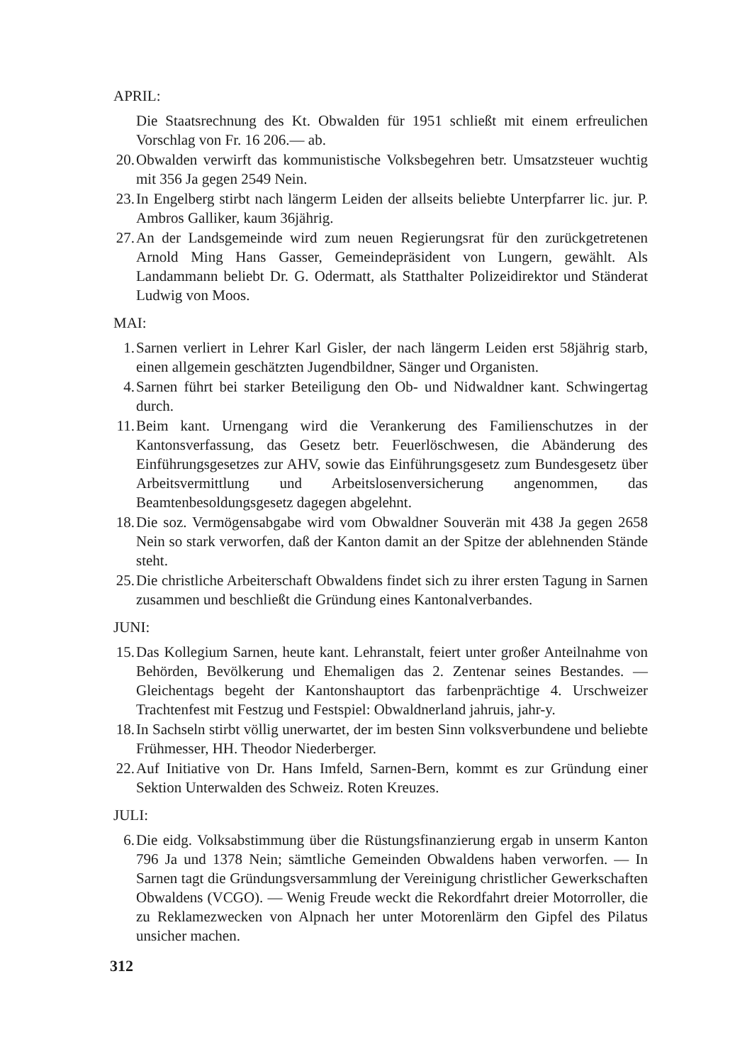APRIL:
Die Staatsrechnung des Kt. Obwalden für 1951 schließt mit einem erfreulichen Vorschlag von Fr. 16 206.— ab.
20. Obwalden verwirft das kommunistische Volksbegehren betr. Umsatzsteuer wuchtig mit 356 Ja gegen 2549 Nein.
23. In Engelberg stirbt nach längerm Leiden der allseits beliebte Unterpfarrer lic. jur. P. Ambros Galliker, kaum 36jährig.
27. An der Landsgemeinde wird zum neuen Regierungsrat für den zurückgetretenen Arnold Ming Hans Gasser, Gemeindepräsident von Lungern, gewählt. Als Landammann beliebt Dr. G. Odermatt, als Statthalter Polizeidirektor und Ständerat Ludwig von Moos.
MAI:
1. Sarnen verliert in Lehrer Karl Gisler, der nach längerm Leiden erst 58jährig starb, einen allgemein geschätzten Jugendbildner, Sänger und Organisten.
4. Sarnen führt bei starker Beteiligung den Ob- und Nidwaldner kant. Schwingertag durch.
11. Beim kant. Urnengang wird die Verankerung des Familienschutzes in der Kantonsverfassung, das Gesetz betr. Feuerlöschwesen, die Abänderung des Einführungsgesetzes zur AHV, sowie das Einführungsgesetz zum Bundesgesetz über Arbeitsvermittlung und Arbeitslosenversicherung angenommen, das Beamtenbesoldungsgesetz dagegen abgelehnt.
18. Die soz. Vermögensabgabe wird vom Obwaldner Souverän mit 438 Ja gegen 2658 Nein so stark verworfen, daß der Kanton damit an der Spitze der ablehnenden Stände steht.
25. Die christliche Arbeiterschaft Obwaldens findet sich zu ihrer ersten Tagung in Sarnen zusammen und beschließt die Gründung eines Kantonalverbandes.
JUNI:
15. Das Kollegium Sarnen, heute kant. Lehranstalt, feiert unter großer Anteilnahme von Behörden, Bevölkerung und Ehemaligen das 2. Zentenar seines Bestandes. — Gleichentags begeht der Kantonshauptort das farbenprächtige 4. Urschweizer Trachtenfest mit Festzug und Festspiel: Obwaldnerland jahruis, jahr-y.
18. In Sachseln stirbt völlig unerwartet, der im besten Sinn volksverbundene und beliebte Frühmesser, HH. Theodor Niederberger.
22. Auf Initiative von Dr. Hans Imfeld, Sarnen-Bern, kommt es zur Gründung einer Sektion Unterwalden des Schweiz. Roten Kreuzes.
JULI:
6. Die eidg. Volksabstimmung über die Rüstungsfinanzierung ergab in unserm Kanton 796 Ja und 1378 Nein; sämtliche Gemeinden Obwaldens haben verworfen. — In Sarnen tagt die Gründungsversammlung der Vereinigung christlicher Gewerkschaften Obwaldens (VCGO). — Wenig Freude weckt die Rekordfahrt dreier Motorroller, die zu Reklamezwecken von Alpnach her unter Motorenlärm den Gipfel des Pilatus unsicher machen.
312